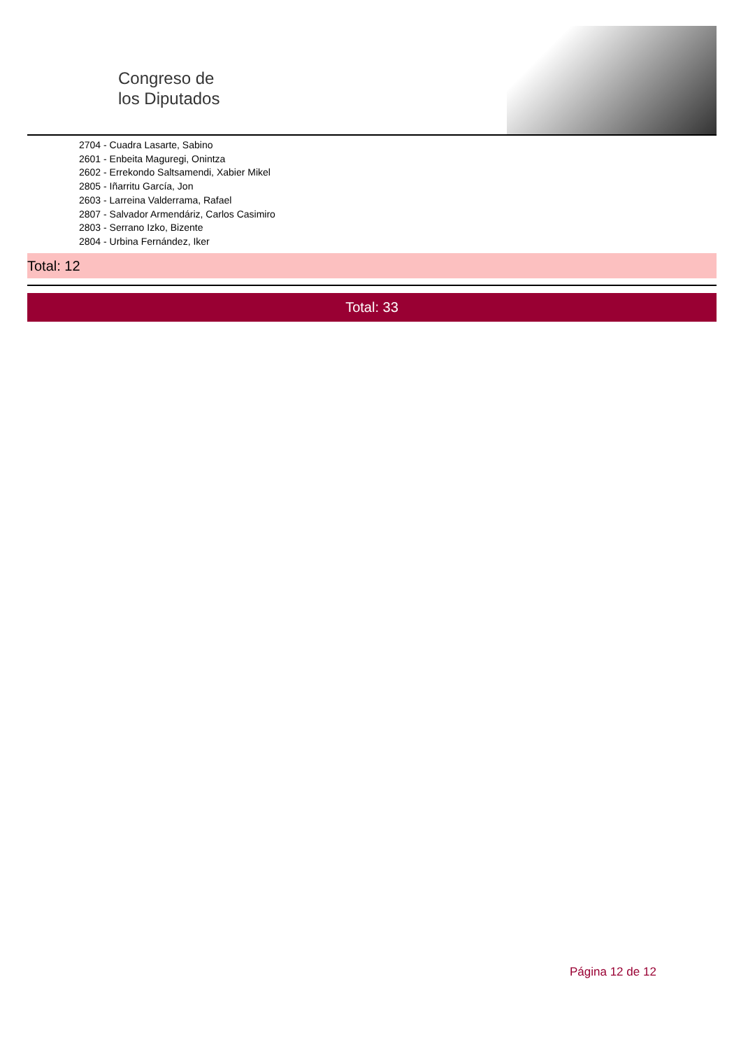Congreso de
los Diputados
2704 - Cuadra Lasarte, Sabino
2601 - Enbeita Maguregi, Onintza
2602 - Errekondo Saltsamendi, Xabier Mikel
2805 - Iñarritu García, Jon
2603 - Larreina Valderrama, Rafael
2807 - Salvador Armendáriz, Carlos Casimiro
2803 - Serrano Izko, Bizente
2804 - Urbina Fernández, Iker
Total: 12
Total: 33
Página 12 de 12